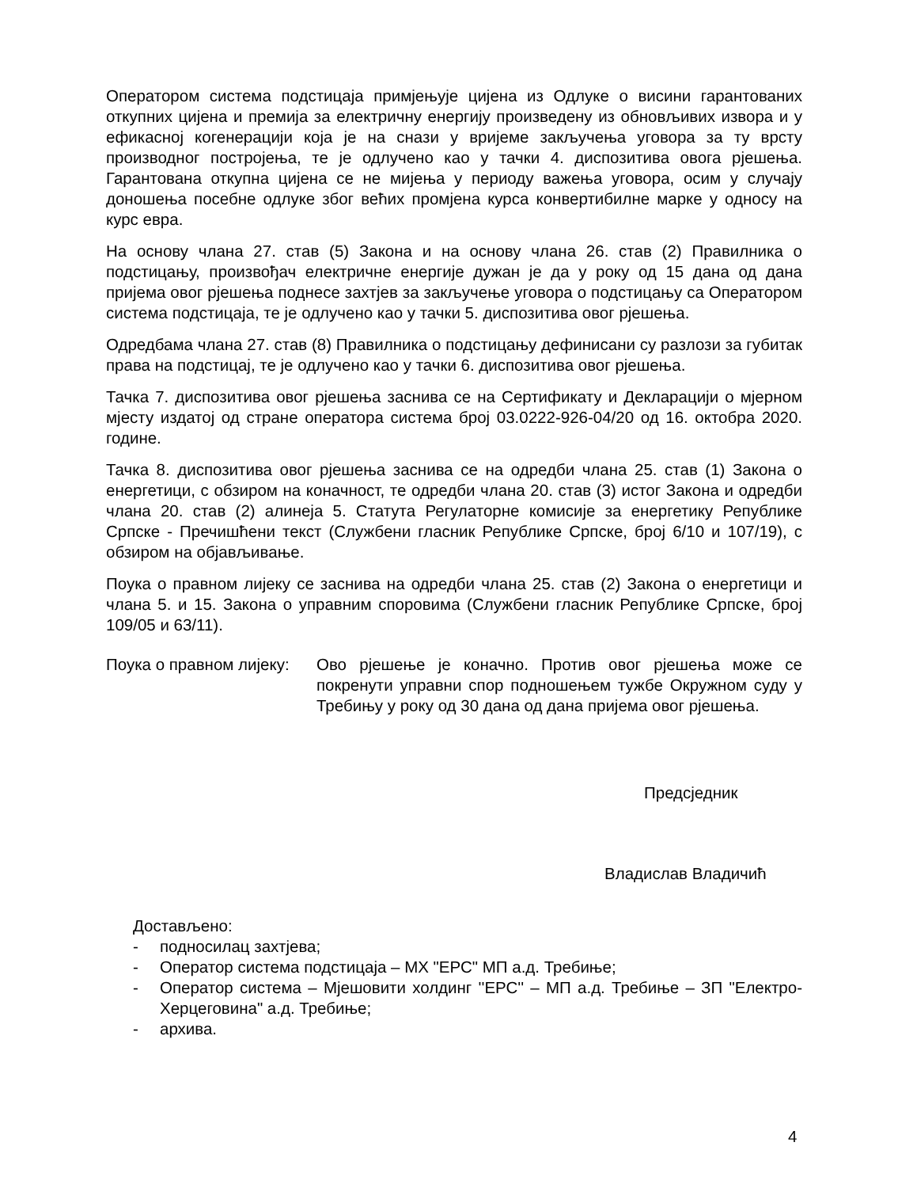Оператором система подстицаја примјењује цијена из Одлуке о висини гарантованих откупних цијена и премија за електричну енергију произведену из обновљивих извора и у ефикасној когенерацији која је на снази у вријеме закључења уговора за ту врсту производног постројења, те је одлучено као у тачки 4. диспозитива овога рјешења. Гарантована откупна цијена се не мијења у периоду важења уговора, осим у случају доношења посебне одлуке због већих промјена курса конвертибилне марке у односу на курс евра.
На основу члана 27. став (5) Закона и на основу члана 26. став (2) Правилника о подстицању, произвођач електричне енергије дужан је да у року од 15 дана од дана пријема овог рјешења поднесе захтјев за закључење уговора о подстицању са Оператором система подстицаја, те је одлучено као у тачки 5. диспозитива овог рјешења.
Одредбама члана 27. став (8) Правилника о подстицању дефинисани су разлози за губитак права на подстицај, те је одлучено као у тачки 6. диспозитива овог рјешења.
Тачка 7. диспозитива овог рјешења заснива се на Сертификату и Декларацији о мјерном мјесту издатој од стране оператора система број 03.0222-926-04/20 од 16. октобра 2020. године.
Тачка 8. диспозитива овог рјешења заснива се на одредби члана 25. став (1) Закона о енергетици, с обзиром на коначност, те одредби члана 20. став (3) истог Закона и одредби члана 20. став (2) алинеја 5. Статута Регулаторне комисије за енергетику Републике Српске - Пречишћени текст (Службени гласник Републике Српске, број 6/10 и 107/19), с обзиром на објављивање.
Поука о правном лијеку се заснива на одредби члана 25. став (2) Закона о енергетици и члана 5. и 15. Закона о управним споровима (Службени гласник Републике Српске, број 109/05 и 63/11).
Поука о правном лијеку:
Ово рјешење је коначно. Против овог рјешења може се покренути управни спор подношењем тужбе Окружном суду у Требињу у року од 30 дана од дана пријема овог рјешења.
Предсједник
Владислав Владичић
Достављено:
- подносилац захтјева;
- Оператор система подстицаја – МХ "ЕРС" МП а.д. Требиње;
- Оператор система – Мјешовити холдинг ''ЕРС'' – МП а.д. Требиње – ЗП "Електро-Херцеговина" а.д. Требиње;
- архива.
4